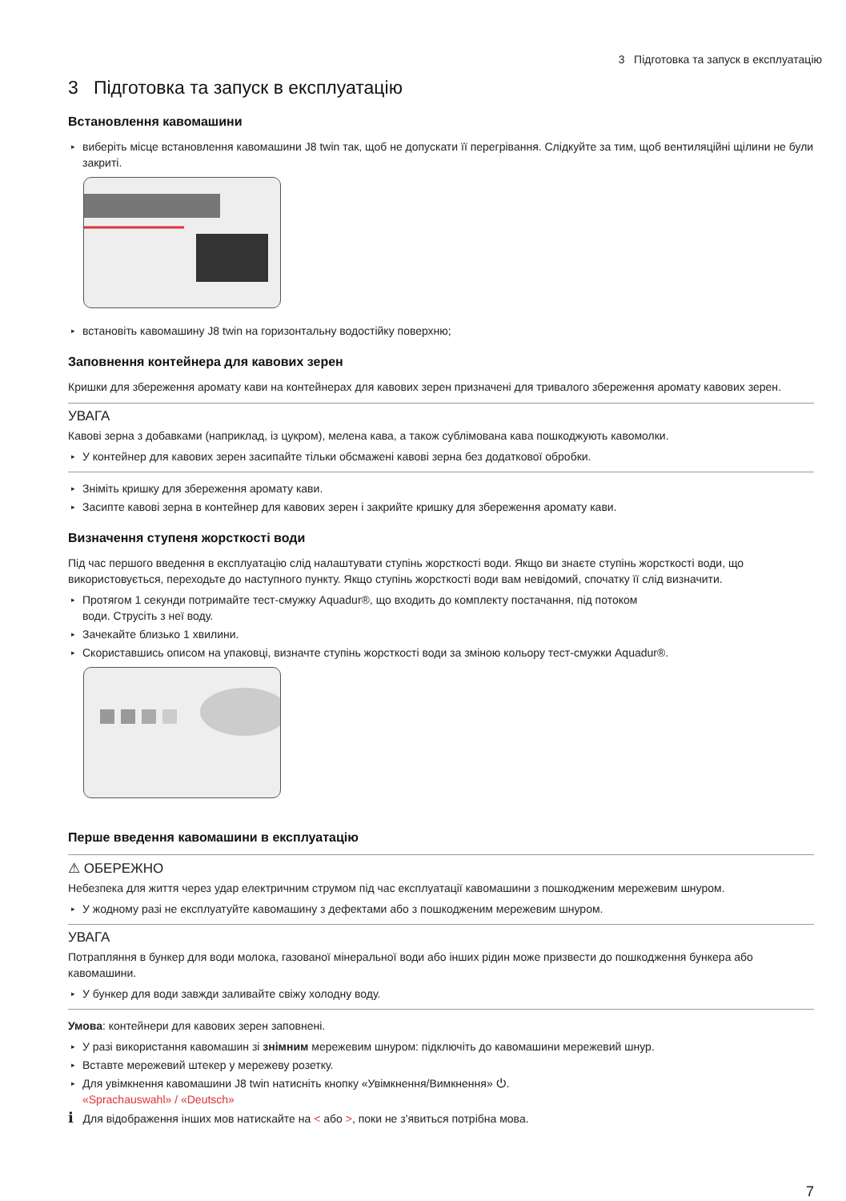3 Підготовка та запуск в експлуатацію
3 Підготовка та запуск в експлуатацію
Встановлення кавомашини
▸ виберіть місце встановлення кавомашини J8 twin так, щоб не допускати її перегрівання. Слідкуйте за тим, щоб вентиляційні щілини не були закриті.
▸ встановіть кавомашину J8 twin на горизонтальну водостійку поверхню;
Заповнення контейнера для кавових зерен
Кришки для збереження аромату кави на контейнерах для кавових зерен призначені для тривалого збереження аромату кавових зерен.
УВАГА
Кавові зерна з добавками (наприклад, із цукром), мелена кава, а також сублімована кава пошкоджують кавомолки.
▸ У контейнер для кавових зерен засипайте тільки обсмажені кавові зерна без додаткової обробки.
▸ Зніміть кришку для збереження аромату кави.
▸ Засипте кавові зерна в контейнер для кавових зерен і закрийте кришку для збереження аромату кави.
Визначення ступеня жорсткості води
Під час першого введення в експлуатацію слід налаштувати ступінь жорсткості води. Якщо ви знаєте ступінь жорсткості води, що використовується, переходьте до наступного пункту. Якщо ступінь жорсткості води вам невідомий, спочатку її слід визначити.
▸ Протягом 1 секунди потримайте тест-смужку Aquadur®, що входить до комплекту постачання, під потоком
води. Струсіть з неї воду.
▸ Зачекайте близько 1 хвилини.
▸ Скориставшись описом на упаковці, визначте ступінь жорсткості води за зміною кольору тест-смужки Aquadur®.
Перше введення кавомашини в експлуатацію
⚠ ОБЕРЕЖНО
Небезпека для життя через удар електричним струмом під час експлуатації кавомашини з пошкодженим мережевим шнуром.
▸ У жодному разі не експлуатуйте кавомашину з дефектами або з пошкодженим мережевим шнуром.
УВАГА
Потрапляння в бункер для води молока, газованої мінеральної води або інших рідин може призвести до пошкодження бункера або кавомашини.
▸ У бункер для води завжди заливайте свіжу холодну воду.
Умова: контейнери для кавових зерен заповнені.
▸ У разі використання кавомашин зі знімним мережевим шнуром: підключіть до кавомашини мережевий шнур.
▸ Вставте мережевий штекер у мережеву розетку.
▸ Для увімкнення кавомашини J8 twin натисніть кнопку «Увімкнення/Вимкнення» ⏻.
«Sprachauswahl» / «Deutsch»
i Для відображення інших мов натискайте на < або >, поки не з'явиться потрібна мова.
7